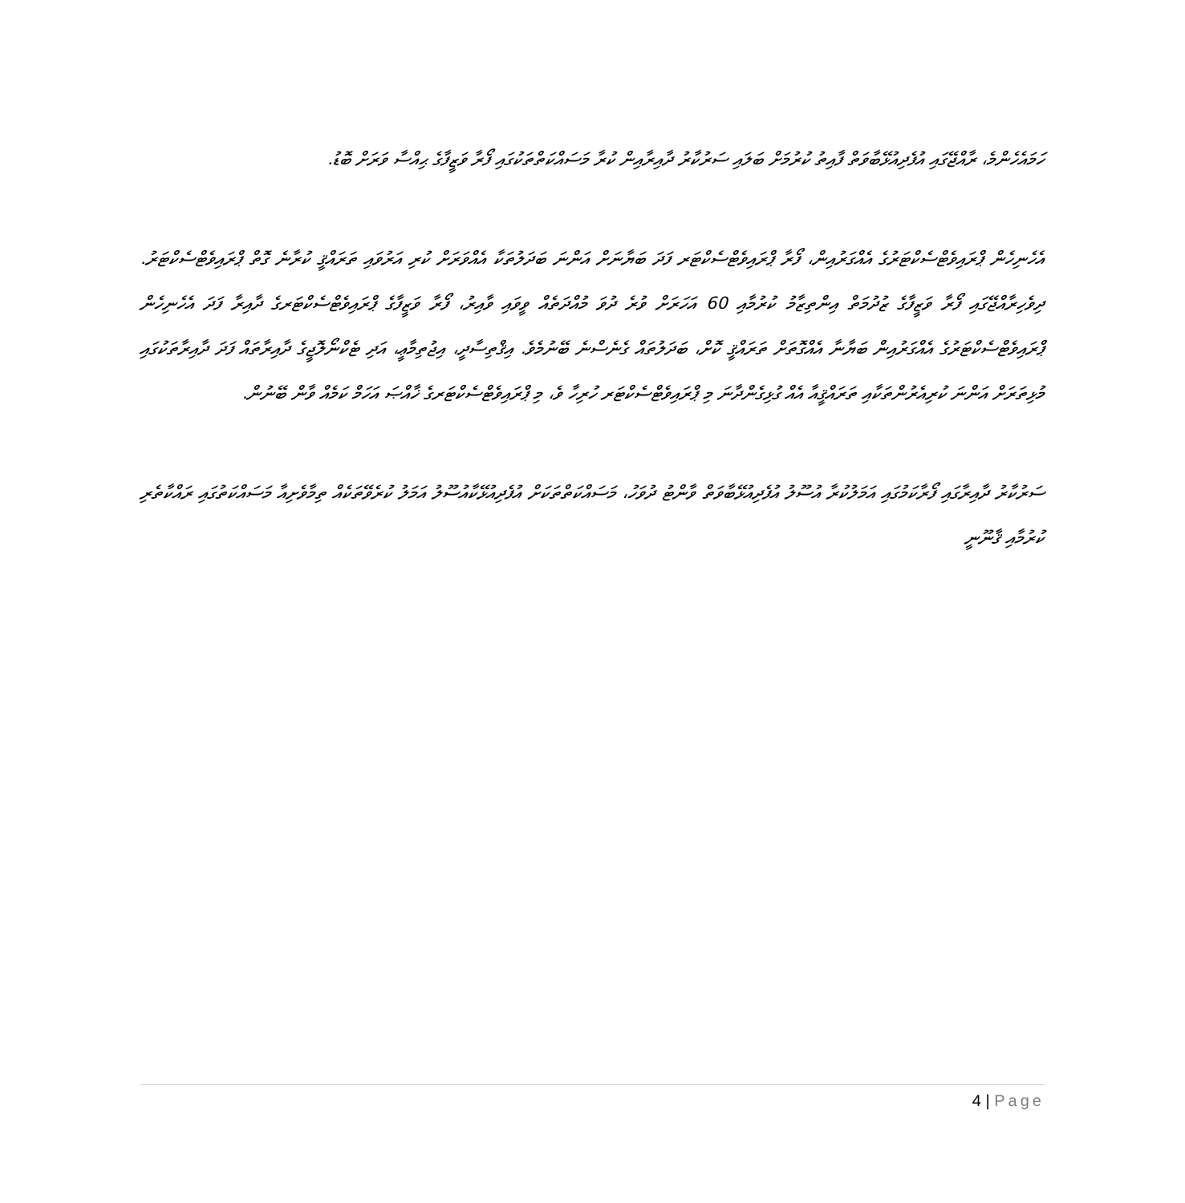ހަމައެހެންމެ، ރާއްޖޭގައި އުފެދިއުޅޭބާވަތް ފާއިތު ކުރުމަށް ބަލައި ސަރުކާރު ދާއިރާއިން ކުރާ މަސައްކަތްތަކުގައި ފޯރާ ވަޒީފާގެ ޙިއްސާ ވަރަށް ބޮޑު.
އެހެނިހެން ޕްރައިވެޓްސެކްޓަރުގެ އެއްގަރުއިން، ފޯރާ ޕްރައިވެޓްސެކްޓަރ ފަދަ ބަޔާނަށް އަންނަ ބަދަލުތަކާ އެއްވަރަށް ކުރި އަރުވައި ތަރައްޤީ ކުރާނެ ގޮތް ޕްރައިވެޓްސެކްޓަރު. ދިވެހިރާއްޖޭގައި ފޯރާ ވަޒީފާގެ ޒުދުމަތް އިންތިޒާމު ކުރުމާއި 60 އަހަރަށް ވުރެ ދުވަ މުއްދަތެއް ވީވައި ވާއިރު، ފޯރާ ވަޒީފާގެ ޕްރައިވެޓްސެކްޓަރގެ ދާއިރާ ފަދަ އެހެނިހެން ޕްރައިވެޓްސެކްޓަރުގެ އެއްގަރުއިން ބަޔާނާ އެއްގޮތަށް ތަރައްޤީ ކޮށް، ބަދަލުތައް ގެނެސްނެ ބޭނުމެވެ. އިޤްތިސާދީ، އިޖުތިމާޢީ، އަދި ޓެކްނޯލޮޖީގެ ދާއިރާތައް ފަދަ ދާއިރާތަކުގައި މުޅިތަރަށް އަންނަ ކުރިއެރުންތަކާއި ތަރައްޤީއާ އެއް ގުޅިގެންދާނަ މި ޕްރައިވެޓްސެކްޓަރ ހުރިހާ ވެ، މި ޕްރައިވެޓްސެކްޓަރގެ ޚާއްޞަ އަހަމް ކަމެއް ވާން ބޭނުން.
ސަރުކާރު ދާއިރާގައި ފޯރާކަމުގައި އަމަލުކުރާ އުސޫލު އުފެދިއުޅޭބާވަތް ވާންޓު ދުވަހު، މަސައްކަތްތަކަށް އުފެދިއުޅޭކާއުސޫލު އަމަލު ކުރެވޭތަކެއް ތިމާވެށިއާ މަސައްކަތުގައި ރައްކާތެރި ކުރުމާއި ޤާނޫނީ
4 | Page